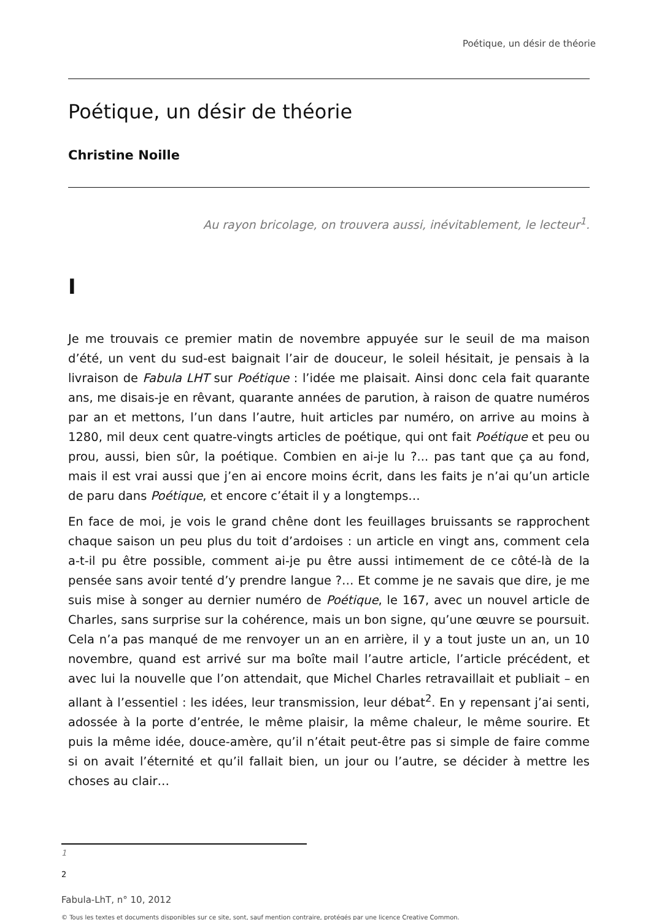Poétique, un désir de théorie
Poétique, un désir de théorie
Christine Noille
Au rayon bricolage, on trouvera aussi, inévitablement, le lecteur<sup>1</sup>.
I
Je me trouvais ce premier matin de novembre appuyée sur le seuil de ma maison d’été, un vent du sud-est baignait l’air de douceur, le soleil hésitait, je pensais à la livraison de Fabula LHT sur Poétique : l’idée me plaisait. Ainsi donc cela fait quarante ans, me disais-je en rêvant, quarante années de parution, à raison de quatre numéros par an et mettons, l’un dans l’autre, huit articles par numéro, on arrive au moins à 1280, mil deux cent quatre-vingts articles de poétique, qui ont fait Poétique et peu ou prou, aussi, bien sûr, la poétique. Combien en ai-je lu ?... pas tant que ça au fond, mais il est vrai aussi que j’en ai encore moins écrit, dans les faits je n’ai qu’un article de paru dans Poétique, et encore c’était il y a longtemps…
En face de moi, je vois le grand chêne dont les feuillages bruissants se rapprochent chaque saison un peu plus du toit d’ardoises : un article en vingt ans, comment cela a-t-il pu être possible, comment ai-je pu être aussi intimement de ce côté-là de la pensée sans avoir tenté d’y prendre langue ?… Et comme je ne savais que dire, je me suis mise à songer au dernier numéro de Poétique, le 167, avec un nouvel article de Charles, sans surprise sur la cohérence, mais un bon signe, qu’une œuvre se poursuit. Cela n’a pas manqué de me renvoyer un an en arrière, il y a tout juste un an, un 10 novembre, quand est arrivé sur ma boîte mail l’autre article, l’article précédent, et avec lui la nouvelle que l’on attendait, que Michel Charles retravaillait et publiait – en allant à l’essentiel : les idées, leur transmission, leur débat<sup>2</sup>. En y repensant j’ai senti, adossée à la porte d’entrée, le même plaisir, la même chaleur, le même sourire. Et puis la même idée, douce-amère, qu’il n’était peut-être pas si simple de faire comme si on avait l’éternité et qu’il fallait bien, un jour ou l’autre, se décider à mettre les choses au clair…
1
2
Fabula-LhT, n° 10, 2012
© Tous les textes et documents disponibles sur ce site, sont, sauf mention contraire, protégés par une licence Creative Common.